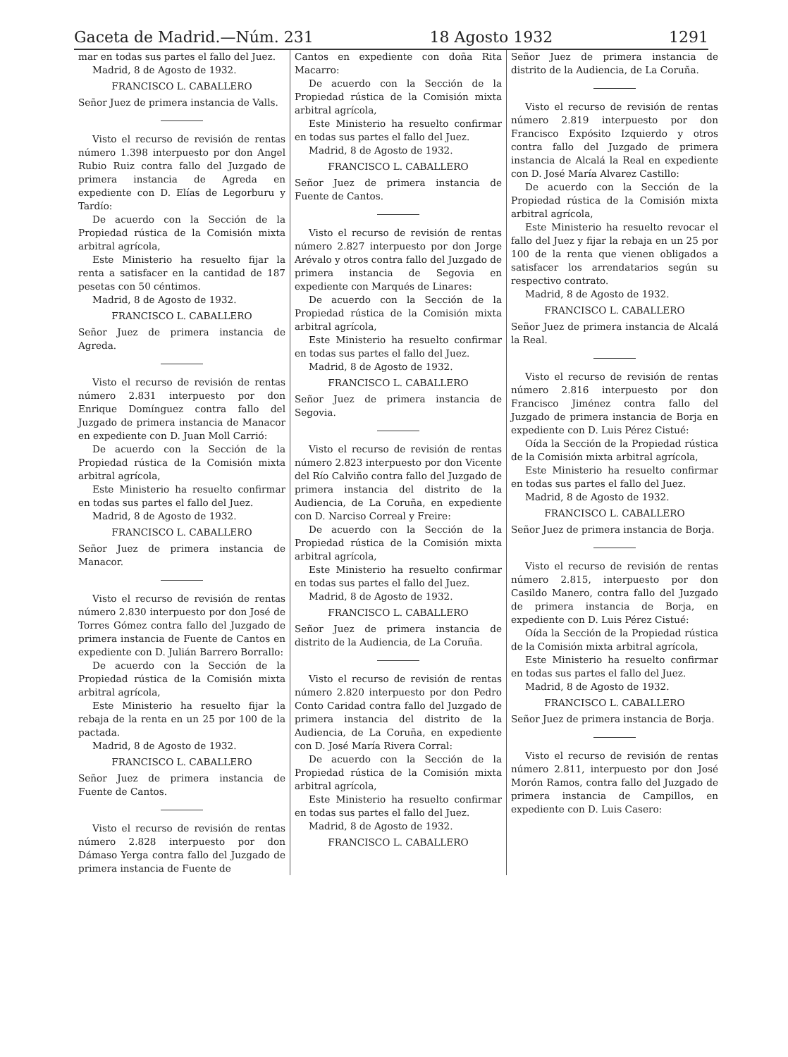Gaceta de Madrid.—Núm. 231 18 Agosto 1932 1291
mar en todas sus partes el fallo del Juez.
Madrid, 8 de Agosto de 1932.
FRANCISCO L. CABALLERO
Señor Juez de primera instancia de Valls.
Visto el recurso de revisión de rentas número 1.398 interpuesto por don Angel Rubio Ruiz contra fallo del Juzgado de primera instancia de Agreda en expediente con D. Elías de Legorburu y Tardío:
De acuerdo con la Sección de la Propiedad rústica de la Comisión mixta arbitral agrícola,
Este Ministerio ha resuelto fijar la renta a satisfacer en la cantidad de 187 pesetas con 50 céntimos.
Madrid, 8 de Agosto de 1932.
FRANCISCO L. CABALLERO
Señor Juez de primera instancia de Agreda.
Visto el recurso de revisión de rentas número 2.831 interpuesto por don Enrique Domínguez contra fallo del Juzgado de primera instancia de Manacor en expediente con D. Juan Moll Carrió:
De acuerdo con la Sección de la Propiedad rústica de la Comisión mixta arbitral agrícola,
Este Ministerio ha resuelto confirmar en todas sus partes el fallo del Juez.
Madrid, 8 de Agosto de 1932.
FRANCISCO L. CABALLERO
Señor Juez de primera instancia de Manacor.
Visto el recurso de revisión de rentas número 2.830 interpuesto por don José de Torres Gómez contra fallo del Juzgado de primera instancia de Fuente de Cantos en expediente con D. Julián Barrero Borrallo:
De acuerdo con la Sección de la Propiedad rústica de la Comisión mixta arbitral agrícola,
Este Ministerio ha resuelto fijar la rebaja de la renta en un 25 por 100 de la pactada.
Madrid, 8 de Agosto de 1932.
FRANCISCO L. CABALLERO
Señor Juez de primera instancia de Fuente de Cantos.
Visto el recurso de revisión de rentas número 2.828 interpuesto por don Dámaso Yerga contra fallo del Juzgado de primera instancia de Fuente de
Cantos en expediente con doña Rita Macarro:
De acuerdo con la Sección de la Propiedad rústica de la Comisión mixta arbitral agrícola,
Este Ministerio ha resuelto confirmar en todas sus partes el fallo del Juez.
Madrid, 8 de Agosto de 1932.
FRANCISCO L. CABALLERO
Señor Juez de primera instancia de Fuente de Cantos.
Visto el recurso de revisión de rentas número 2.827 interpuesto por don Jorge Arévalo y otros contra fallo del Juzgado de primera instancia de Segovia en expediente con Marqués de Linares:
De acuerdo con la Sección de la Propiedad rústica de la Comisión mixta arbitral agrícola,
Este Ministerio ha resuelto confirmar en todas sus partes el fallo del Juez.
Madrid, 8 de Agosto de 1932.
FRANCISCO L. CABALLERO
Señor Juez de primera instancia de Segovia.
Visto el recurso de revisión de rentas número 2.823 interpuesto por don Vicente del Río Calviño contra fallo del Juzgado de primera instancia del distrito de la Audiencia, de La Coruña, en expediente con D. Narciso Correal y Freire:
De acuerdo con la Sección de la Propiedad rústica de la Comisión mixta arbitral agrícola,
Este Ministerio ha resuelto confirmar en todas sus partes el fallo del Juez.
Madrid, 8 de Agosto de 1932.
FRANCISCO L. CABALLERO
Señor Juez de primera instancia de distrito de la Audiencia, de La Coruña.
Visto el recurso de revisión de rentas número 2.820 interpuesto por don Pedro Conto Caridad contra fallo del Juzgado de primera instancia del distrito de la Audiencia, de La Coruña, en expediente con D. José María Rivera Corral:
De acuerdo con la Sección de la Propiedad rústica de la Comisión mixta arbitral agrícola,
Este Ministerio ha resuelto confirmar en todas sus partes el fallo del Juez.
Madrid, 8 de Agosto de 1932.
FRANCISCO L. CABALLERO
Señor Juez de primera instancia de distrito de la Audiencia, de La Coruña.
Visto el recurso de revisión de rentas número 2.819 interpuesto por don Francisco Expósito Izquierdo y otros contra fallo del Juzgado de primera instancia de Alcalá la Real en expediente con D. José María Alvarez Castillo:
De acuerdo con la Sección de la Propiedad rústica de la Comisión mixta arbitral agrícola,
Este Ministerio ha resuelto revocar el fallo del Juez y fijar la rebaja en un 25 por 100 de la renta que vienen obligados a satisfacer los arrendatarios según su respectivo contrato.
Madrid, 8 de Agosto de 1932.
FRANCISCO L. CABALLERO
Señor Juez de primera instancia de Alcalá la Real.
Visto el recurso de revisión de rentas número 2.816 interpuesto por don Francisco Jiménez contra fallo del Juzgado de primera instancia de Borja en expediente con D. Luis Pérez Cistué:
Oída la Sección de la Propiedad rústica de la Comisión mixta arbitral agrícola,
Este Ministerio ha resuelto confirmar en todas sus partes el fallo del Juez.
Madrid, 8 de Agosto de 1932.
FRANCISCO L. CABALLERO
Señor Juez de primera instancia de Borja.
Visto el recurso de revisión de rentas número 2.815, interpuesto por don Casildo Manero, contra fallo del Juzgado de primera instancia de Borja, en expediente con D. Luis Pérez Cistué:
Oída la Sección de la Propiedad rústica de la Comisión mixta arbitral agrícola,
Este Ministerio ha resuelto confirmar en todas sus partes el fallo del Juez.
Madrid, 8 de Agosto de 1932.
FRANCISCO L. CABALLERO
Señor Juez de primera instancia de Borja.
Visto el recurso de revisión de rentas número 2.811, interpuesto por don José Morón Ramos, contra fallo del Juzgado de primera instancia de Campillos, en expediente con D. Luis Casero: